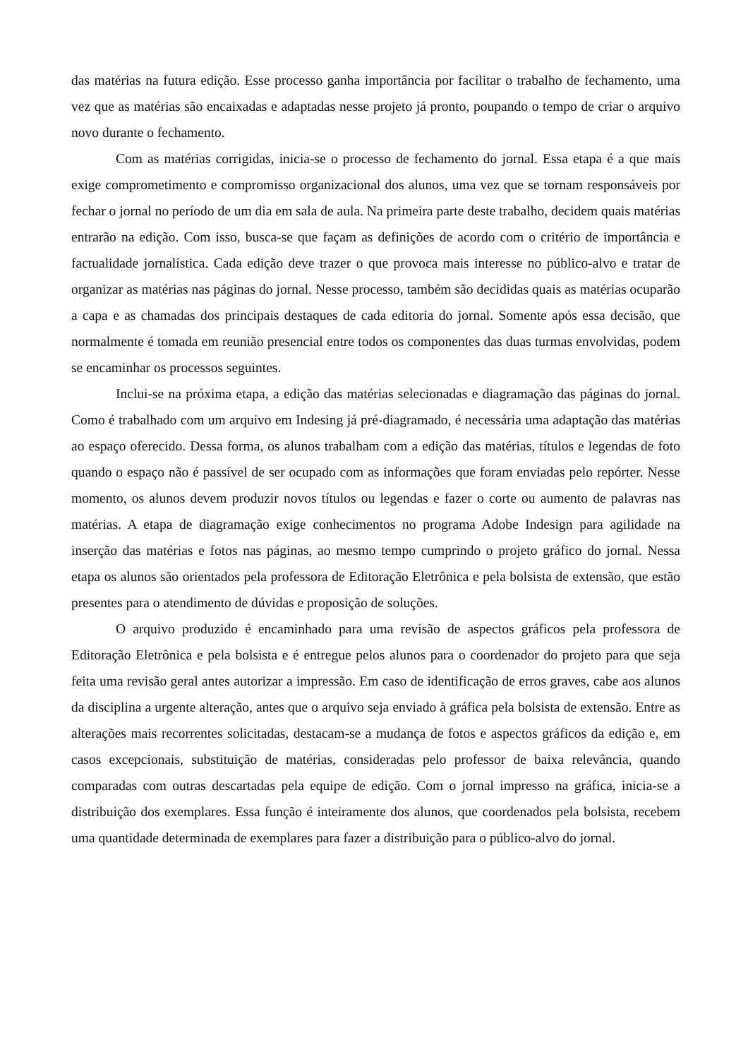das matérias na futura edição. Esse processo ganha importância por facilitar o trabalho de fechamento, uma vez que as matérias são encaixadas e adaptadas nesse projeto já pronto, poupando o tempo de criar o arquivo novo durante o fechamento.
Com as matérias corrigidas, inicia-se o processo de fechamento do jornal. Essa etapa é a que mais exige comprometimento e compromisso organizacional dos alunos, uma vez que se tornam responsáveis por fechar o jornal no período de um dia em sala de aula. Na primeira parte deste trabalho, decidem quais matérias entrarão na edição. Com isso, busca-se que façam as definições de acordo com o critério de importância e factualidade jornalística. Cada edição deve trazer o que provoca mais interesse no público-alvo e tratar de organizar as matérias nas páginas do jornal. Nesse processo, também são decididas quais as matérias ocuparão a capa e as chamadas dos principais destaques de cada editoria do jornal. Somente após essa decisão, que normalmente é tomada em reunião presencial entre todos os componentes das duas turmas envolvidas, podem se encaminhar os processos seguintes.
Inclui-se na próxima etapa, a edição das matérias selecionadas e diagramação das páginas do jornal. Como é trabalhado com um arquivo em Indesing já pré-diagramado, é necessária uma adaptação das matérias ao espaço oferecido. Dessa forma, os alunos trabalham com a edição das matérias, títulos e legendas de foto quando o espaço não é passível de ser ocupado com as informações que foram enviadas pelo repórter. Nesse momento, os alunos devem produzir novos títulos ou legendas e fazer o corte ou aumento de palavras nas matérias. A etapa de diagramação exige conhecimentos no programa Adobe Indesign para agilidade na inserção das matérias e fotos nas páginas, ao mesmo tempo cumprindo o projeto gráfico do jornal. Nessa etapa os alunos são orientados pela professora de Editoração Eletrônica e pela bolsista de extensão, que estão presentes para o atendimento de dúvidas e proposição de soluções.
O arquivo produzido é encaminhado para uma revisão de aspectos gráficos pela professora de Editoração Eletrônica e pela bolsista e é entregue pelos alunos para o coordenador do projeto para que seja feita uma revisão geral antes autorizar a impressão. Em caso de identificação de erros graves, cabe aos alunos da disciplina a urgente alteração, antes que o arquivo seja enviado à gráfica pela bolsista de extensão. Entre as alterações mais recorrentes solicitadas, destacam-se a mudança de fotos e aspectos gráficos da edição e, em casos excepcionais, substituição de matérias, consideradas pelo professor de baixa relevância, quando comparadas com outras descartadas pela equipe de edição. Com o jornal impresso na gráfica, inicia-se a distribuição dos exemplares. Essa função é inteiramente dos alunos, que coordenados pela bolsista, recebem uma quantidade determinada de exemplares para fazer a distribuição para o público-alvo do jornal.